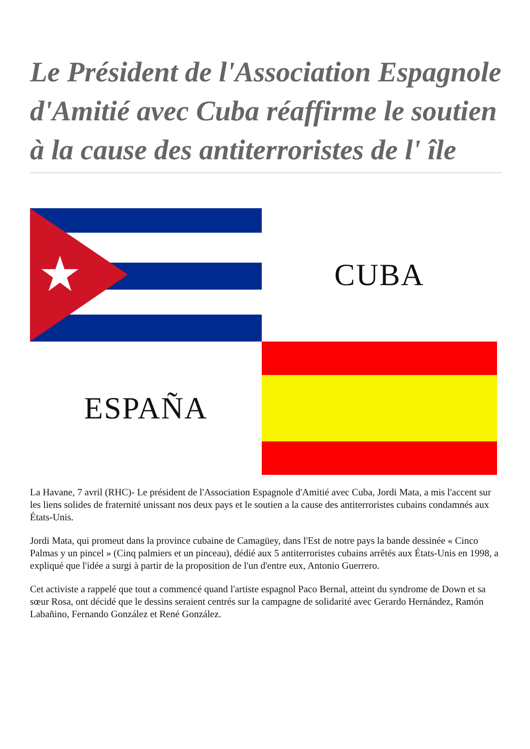Le Président de l'Association Espagnole d'Amitié avec Cuba réaffirme le soutien à la cause des antiterroristes de l' île
CUBA
ESPAÑA
La Havane, 7 avril (RHC)- Le président de l'Association Espagnole d'Amitié avec Cuba, Jordi Mata, a mis l'accent sur les liens solides de fraternité unissant nos deux pays et le soutien a la cause des antiterroristes cubains condamnés aux États-Unis.
Jordi Mata, qui promeut dans la province cubaine de Camagüey, dans l'Est de notre pays la bande dessinée « Cinco Palmas y un pincel » (Cinq palmiers et un pinceau), dédié aux 5 antiterroristes cubains arrêtés aux États-Unis en 1998, a expliqué que l'idée a surgi à partir de la proposition de l'un d'entre eux, Antonio Guerrero.
Cet activiste a rappelé que tout a commencé quand l'artiste espagnol Paco Bernal, atteint du syndrome de Down et sa sœur Rosa, ont décidé que le dessins seraient centrés sur la campagne de solidarité avec Gerardo Hernández, Ramón Labañino, Fernando González et René González.